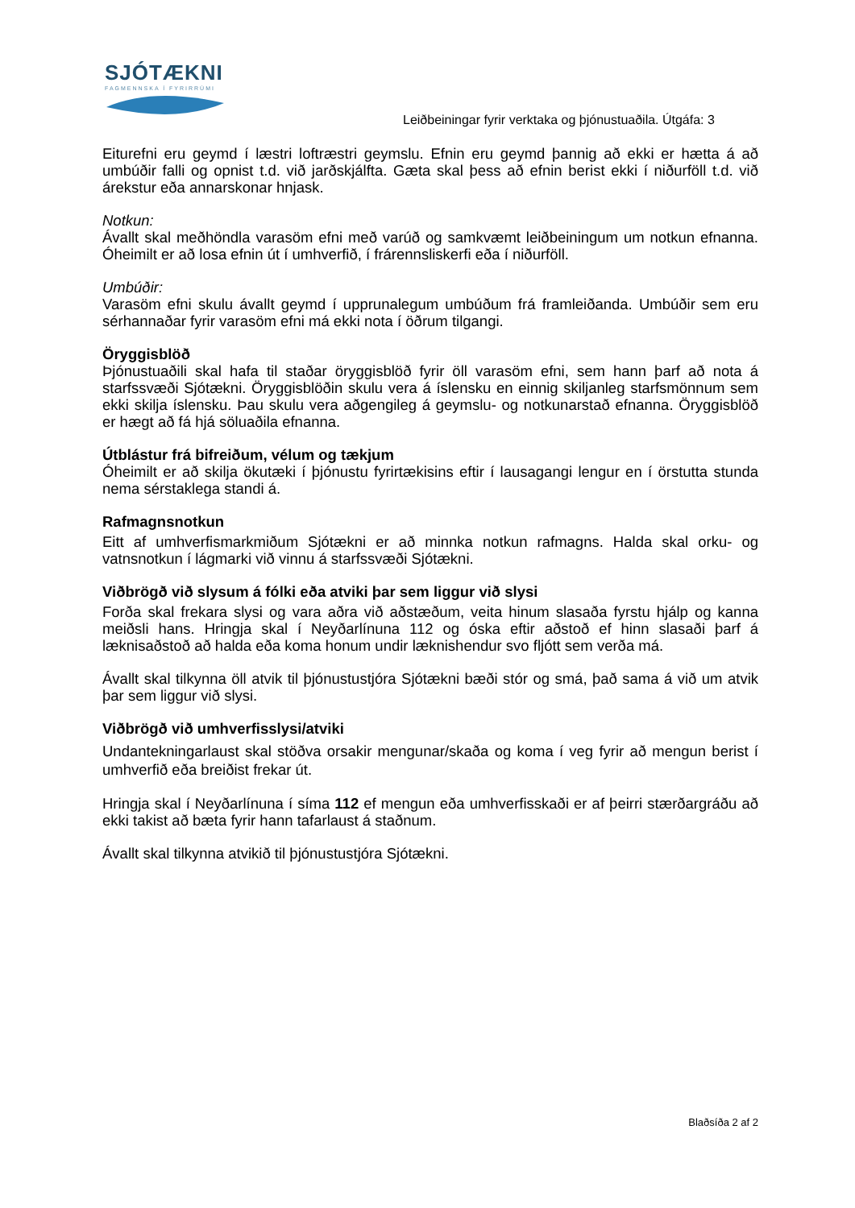SJÓTÆKNI
FAGMENNSKA Í FYRIRRÚMI
Leiðbeiningar fyrir verktaka og þjónustuaðila. Útgáfa: 3
Eiturefni eru geymd í læstri loftræstri geymslu. Efnin eru geymd þannig að ekki er hætta á að umbúðir falli og opnist t.d. við jarðskjálfta. Gæta skal þess að efnin berist ekki í niðurföll t.d. við árekstur eða annarskonar hnjask.
Notkun:
Ávallt skal meðhöndla varasöm efni með varúð og samkvæmt leiðbeiningum um notkun efnanna. Óheimilt er að losa efnin út í umhverfið, í frárennsliskerfi eða í niðurföll.
Umbúðir:
Varasöm efni skulu ávallt geymd í upprunalegum umbúðum frá framleiðanda. Umbúðir sem eru sérhannaðar fyrir varasöm efni má ekki nota í öðrum tilgangi.
Öryggisblöð
Þjónustuaðili skal hafa til staðar öryggisblöð fyrir öll varasöm efni, sem hann þarf að nota á starfssvæði Sjótækni. Öryggisblöðin skulu vera á íslensku en einnig skiljanleg starfsmönnum sem ekki skilja íslensku. Þau skulu vera aðgengileg á geymslu- og notkunarstað efnanna. Öryggisblöð er hægt að fá hjá söluaðila efnanna.
Útblástur frá bifreiðum, vélum og tækjum
Óheimilt er að skilja ökutæki í þjónustu fyrirtækisins eftir í lausagangi lengur en í örstutta stunda nema sérstaklega standi á.
Rafmagnsnotkun
Eitt af umhverfismarkmiðum Sjótækni er að minnka notkun rafmagns. Halda skal orku- og vatnsnotkun í lágmarki við vinnu á starfssvæði Sjótækni.
Viðbrögð við slysum á fólki eða atviki þar sem liggur við slysi
Forða skal frekara slysi og vara aðra við aðstæðum, veita hinum slasaða fyrstu hjálp og kanna meiðsli hans. Hringja skal í Neyðarlínuna 112 og óska eftir aðstoð ef hinn slasaði þarf á læknisaðstoð að halda eða koma honum undir læknishendur svo fljótt sem verða má.
Ávallt skal tilkynna öll atvik til þjónustustjóra Sjótækni bæði stór og smá, það sama á við um atvik þar sem liggur við slysi.
Viðbrögð við umhverfisslysi/atviki
Undantekningarlaust skal stöðva orsakir mengunar/skaða og koma í veg fyrir að mengun berist í umhverfið eða breiðist frekar út.
Hringja skal í Neyðarlínuna í síma 112 ef mengun eða umhverfisskaði er af þeirri stærðargráðu að ekki takist að bæta fyrir hann tafarlaust á staðnum.
Ávallt skal tilkynna atvikið til þjónustustjóra Sjótækni.
Blaðsíða 2 af 2